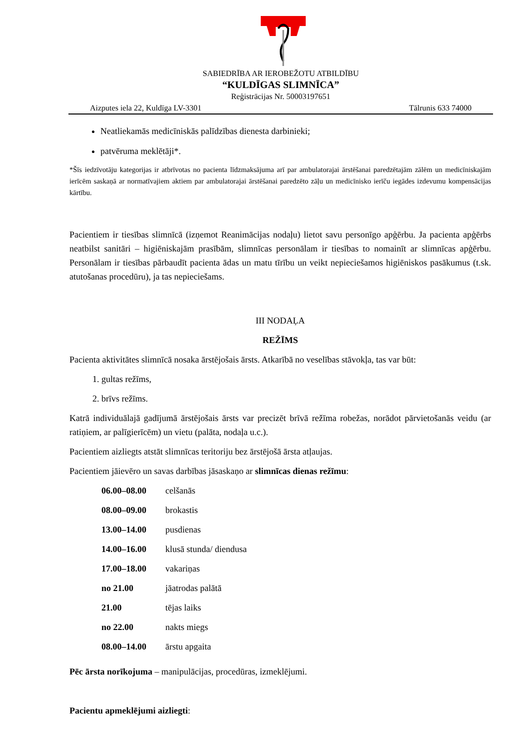SABIEDRĪBA AR IEROBEŽOTU ATBILDĪBU
“KULDĪGAS SLIMNĪCA”
Reģistrācijas Nr. 50003197651
Aizputes iela 22, Kuldīga LV-3301 Tālrunis 633 74000
Neatliekamās medicīniskās palīdzības dienesta darbinieki;
patvēruma meklētāji*.
*Šīs iedzīvotāju kategorijas ir atbrīvotas no pacienta līdzmaksājuma arī par ambulatorajai ārstēšanai paredzētajām zālēm un medicīniskajām ierīcēm saskaņā ar normatīvajiem aktiem par ambulatorajai ārstēšanai paredzēto zāļu un medicīnisko ierīču iegādes izdevumu kompensācijas kārtību.
Pacientiem ir tiesības slimnīcā (izņemot Reanimācijas nodaļu) lietot savu personīgo apģērbu. Ja pacienta apģērbs neatbilst sanitāri – higiēniskajām prasībām, slimnīcas personālam ir tiesības to nomainīt ar slimnīcas apģērbu. Personālam ir tiesības pārbaudīt pacienta ādas un matu tīrību un veikt nepieciešamos higiēniskos pasākumus (t.sk. atutošanas procedūru), ja tas nepieciešams.
III NODAĻA
REŽĪMS
Pacienta aktivitātes slimnīcā nosaka ārstējošais ārsts. Atkarībā no veselības stāvokļa, tas var būt:
1. gultas režīms,
2. brīvs režīms.
Katrā individuālajā gadījumā ārstējošais ārsts var precizēt brīvā režīma robežas, norādot pārvietošanās veidu (ar ratiņiem, ar palīgierīcēm) un vietu (palāta, nodaļa u.c.).
Pacientiem aizliegts atstāt slimnīcas teritoriju bez ārstējošā ārsta atļaujas.
Pacientiem jāievēro un savas darbības jāsaskaņo ar slimnīcas dienas režīmu:
| 06.00–08.00 | celšanās |
| 08.00–09.00 | brokastis |
| 13.00–14.00 | pusdienas |
| 14.00–16.00 | klusā stunda/ diendusa |
| 17.00–18.00 | vakariņas |
| no 21.00 | jāatrodas palātā |
| 21.00 | tējas laiks |
| no 22.00 | nakts miegs |
| 08.00–14.00 | ārstu apgaita |
Pēc ārsta norīkojuma – manipulācijas, procedūras, izmeklējumi.
Pacientu apmeklējumi aizliegti: